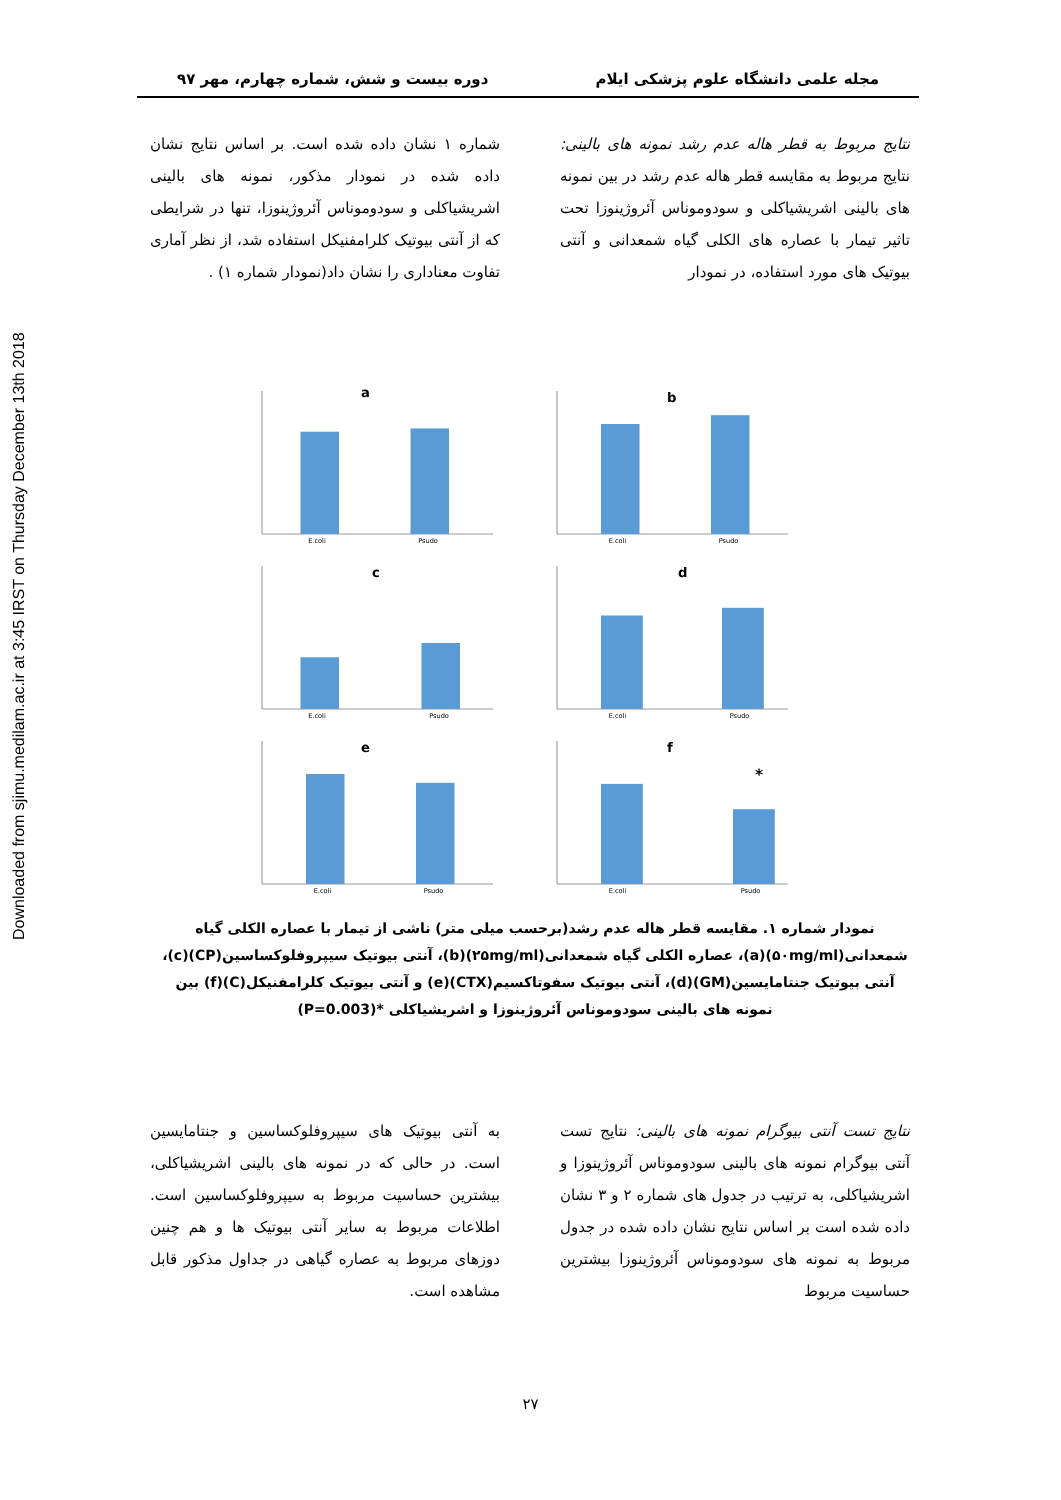Downloaded from sjimu.medilam.ac.ir at 3:45 IRST on Thursday December 13th 2018
مجله علمی دانشگاه علوم پزشکی ایلام دوره بیست و شش، شماره چهارم، مهر ۹۷
نتایج مربوط به قطر هاله عدم رشد نمونه های بالینی: نتایج مربوط به مقایسه قطر هاله عدم رشد در بین نمونه های بالینی اشریشیاکلی و سودوموناس آئروژینوزا تحت تاثیر تیمار با عصاره های الکلی گیاه شمعدانی و آنتی بیوتیک های مورد استفاده، در نمودار
شماره ۱ نشان داده شده است. بر اساس نتایج نشان داده شده در نمودار مذکور، نمونه های بالینی اشریشیاکلی و سودوموناس آئروژینوزا، تنها در شرایطی که از آنتی بیوتیک کلرامفنیکل استفاده شد، از نظر آماری تفاوت معناداری را نشان داد(نمودار شماره ۱) .
a
E.coli
Psudo
b
E.coli
Psudo
c
E.coli
Psudo
d
E.coli
Psudo
e
E.coli
Psudo
f
*
E.coli
Psudo
نمودار شماره ۱. مقایسه قطر هاله عدم رشد(برحسب میلی متر) ناشی از تیمار با عصاره الکلی گیاه شمعدانی(۵۰mg/ml)(a)، عصاره الکلی گیاه شمعدانی(۲۵mg/ml)(b)، آنتی بیوتیک سیپروفلوکساسین(CP)(c)، آنتی بیوتیک جنتامایسین(GM)(d)، آنتی بیوتیک سفوتاکسیم(CTX)(e) و آنتی بیوتیک کلرامفنیکل(C)(f) بین نمونه های بالینی سودوموناس آئروژینوزا و اشریشیاکلی *(P=0.003)
نتایج تست آنتی بیوگرام نمونه های بالینی: نتایج تست آنتی بیوگرام نمونه های بالینی سودوموناس آئروژینوزا و اشریشیاکلی، به ترتیب در جدول های شماره ۲ و ۳ نشان داده شده است بر اساس نتایج نشان داده شده در جدول مربوط به نمونه های سودوموناس آئروژینوزا بیشترین حساسیت مربوط
به آنتی بیوتیک های سیپروفلوکساسین و جنتامایسین است. در حالی که در نمونه های بالینی اشریشیاکلی، بیشترین حساسیت مربوط به سیپروفلوکساسین است. اطلاعات مربوط به سایر آنتی بیوتیک ها و هم چنین دوزهای مربوط به عصاره گیاهی در جداول مذکور قابل مشاهده است.
۲۷